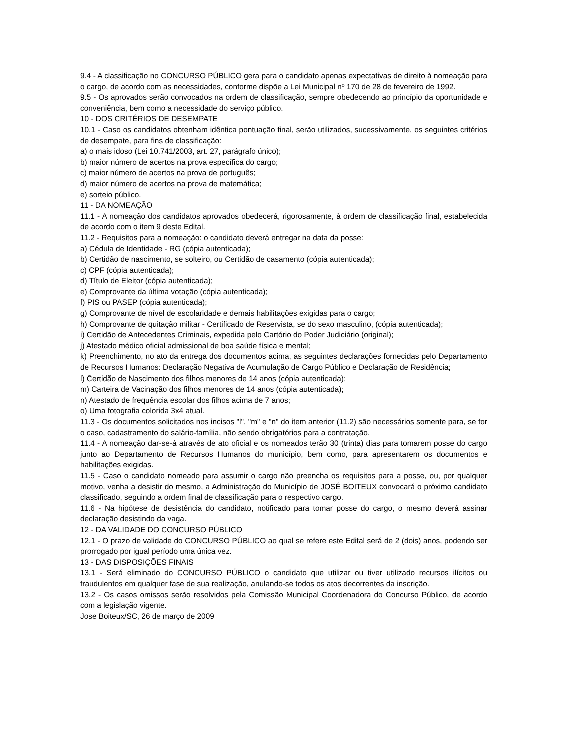9.4 - A classificação no CONCURSO PÚBLICO gera para o candidato apenas expectativas de direito à nomeação para o cargo, de acordo com as necessidades, conforme dispõe a Lei Municipal nº 170 de 28 de fevereiro de 1992.
9.5 - Os aprovados serão convocados na ordem de classificação, sempre obedecendo ao princípio da oportunidade e conveniência, bem como a necessidade do serviço público.
10 - DOS CRITÉRIOS DE DESEMPATE
10.1 - Caso os candidatos obtenham idêntica pontuação final, serão utilizados, sucessivamente, os seguintes critérios de desempate, para fins de classificação:
a) o mais idoso (Lei 10.741/2003, art. 27, parágrafo único);
b) maior número de acertos na prova específica do cargo;
c) maior número de acertos na prova de português;
d) maior número de acertos na prova de matemática;
e) sorteio público.
11 - DA NOMEAÇÃO
11.1 - A nomeação dos candidatos aprovados obedecerá, rigorosamente, à ordem de classificação final, estabelecida de acordo com o item 9 deste Edital.
11.2 - Requisitos para a nomeação: o candidato deverá entregar na data da posse:
a) Cédula de Identidade - RG (cópia autenticada);
b) Certidão de nascimento, se solteiro, ou Certidão de casamento (cópia autenticada);
c) CPF (cópia autenticada);
d) Título de Eleitor (cópia autenticada);
e) Comprovante da última votação (cópia autenticada);
f) PIS ou PASEP (cópia autenticada);
g) Comprovante de nível de escolaridade e demais habilitações exigidas para o cargo;
h) Comprovante de quitação militar - Certificado de Reservista, se do sexo masculino, (cópia autenticada);
i) Certidão de Antecedentes Criminais, expedida pelo Cartório do Poder Judiciário (original);
j) Atestado médico oficial admissional de boa saúde física e mental;
k) Preenchimento, no ato da entrega dos documentos acima, as seguintes declarações fornecidas pelo Departamento de Recursos Humanos: Declaração Negativa de Acumulação de Cargo Público e Declaração de Residência;
l) Certidão de Nascimento dos filhos menores de 14 anos (cópia autenticada);
m) Carteira de Vacinação dos filhos menores de 14 anos (cópia autenticada);
n) Atestado de frequência escolar dos filhos acima de 7 anos;
o) Uma fotografia colorida 3x4 atual.
11.3 - Os documentos solicitados nos incisos "l", "m" e "n" do item anterior (11.2) são necessários somente para, se for o caso, cadastramento do salário-família, não sendo obrigatórios para a contratação.
11.4 - A nomeação dar-se-á através de ato oficial e os nomeados terão 30 (trinta) dias para tomarem posse do cargo junto ao Departamento de Recursos Humanos do município, bem como, para apresentarem os documentos e habilitações exigidas.
11.5 - Caso o candidato nomeado para assumir o cargo não preencha os requisitos para a posse, ou, por qualquer motivo, venha a desistir do mesmo, a Administração do Município de JOSÉ BOITEUX convocará o próximo candidato classificado, seguindo a ordem final de classificação para o respectivo cargo.
11.6 - Na hipótese de desistência do candidato, notificado para tomar posse do cargo, o mesmo deverá assinar declaração desistindo da vaga.
12 - DA VALIDADE DO CONCURSO PÚBLICO
12.1 - O prazo de validade do CONCURSO PÚBLICO ao qual se refere este Edital será de 2 (dois) anos, podendo ser prorrogado por igual período uma única vez.
13 - DAS DISPOSIÇÕES FINAIS
13.1 - Será eliminado do CONCURSO PÚBLICO o candidato que utilizar ou tiver utilizado recursos ilícitos ou fraudulentos em qualquer fase de sua realização, anulando-se todos os atos decorrentes da inscrição.
13.2 - Os casos omissos serão resolvidos pela Comissão Municipal Coordenadora do Concurso Público, de acordo com a legislação vigente.
Jose Boiteux/SC, 26 de março de 2009